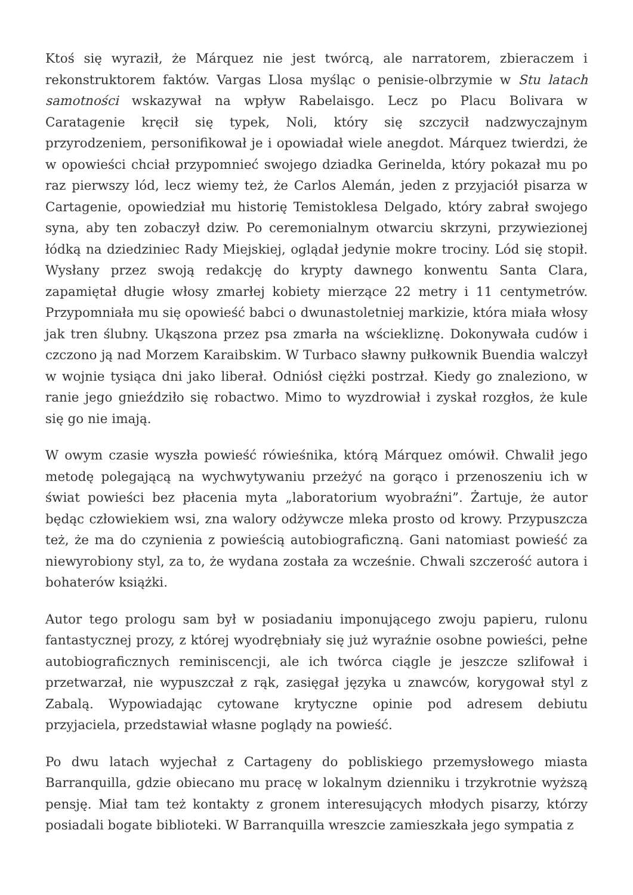Ktoś się wyraził, że Márquez nie jest twórcą, ale narratorem, zbieraczem i rekonstruktorem faktów. Vargas Llosa myśląc o penisie-olbrzymie w Stu latach samotności wskazywał na wpływ Rabelaisgo. Lecz po Placu Bolivara w Caratagenie kręcił się typek, Noli, który się szczycił nadzwyczajnym przyrodzeniem, personifikował je i opowiadał wiele anegdot. Márquez twierdzi, że w opowieści chciał przypomnieć swojego dziadka Gerinelda, który pokazał mu po raz pierwszy lód, lecz wiemy też, że Carlos Alemán, jeden z przyjaciół pisarza w Cartagenie, opowiedział mu historię Temistoklesa Delgado, który zabrał swojego syna, aby ten zobaczył dziw. Po ceremonialnym otwarciu skrzyni, przywiezionej łódką na dziedziniec Rady Miejskiej, oglądał jedynie mokre trociny. Lód się stopił. Wysłany przez swoją redakcję do krypty dawnego konwentu Santa Clara, zapamiętał długie włosy zmarłej kobiety mierzące 22 metry i 11 centymetrów. Przypomniała mu się opowieść babci o dwunastoletniej markizie, która miała włosy jak tren ślubny. Ukąszona przez psa zmarła na wściekliznę. Dokonywała cudów i czczono ją nad Morzem Karaibskim. W Turbaco sławny pułkownik Buendia walczył w wojnie tysiąca dni jako liberał. Odniósł ciężki postrzał. Kiedy go znaleziono, w ranie jego gnieździło się robactwo. Mimo to wyzdrowiał i zyskał rozgłos, że kule się go nie imają.
W owym czasie wyszła powieść rówieśnika, którą Márquez omówił. Chwalił jego metodę polegającą na wychwytywaniu przeżyć na gorąco i przenoszeniu ich w świat powieści bez płacenia myta „laboratorium wyobraźni”. Żartuje, że autor będąc człowiekiem wsi, zna walory odżywcze mleka prosto od krowy. Przypuszcza też, że ma do czynienia z powieścią autobiograficzną. Gani natomiast powieść za niewyrobiony styl, za to, że wydana została za wcześnie. Chwali szczerość autora i bohaterów książki.
Autor tego prologu sam był w posiadaniu imponującego zwoju papieru, rulonu fantastycznej prozy, z której wyodrębniały się już wyraźnie osobne powieści, pełne autobiograficznych reminiscencji, ale ich twórca ciągle je jeszcze szlifował i przetwarzał, nie wypuszczał z rąk, zasięgał języka u znawców, korygował styl z Zabalą. Wypowiadając cytowane krytyczne opinie pod adresem debiutu przyjaciela, przedstawiał własne poglądy na powieść.
Po dwu latach wyjechał z Cartageny do pobliskiego przemysłowego miasta Barranquilla, gdzie obiecano mu pracę w lokalnym dzienniku i trzykrotnie wyższą pensję. Miał tam też kontakty z gronem interesujących młodych pisarzy, którzy posiadali bogate biblioteki. W Barranquilla wreszcie zamieszkała jego sympatia z